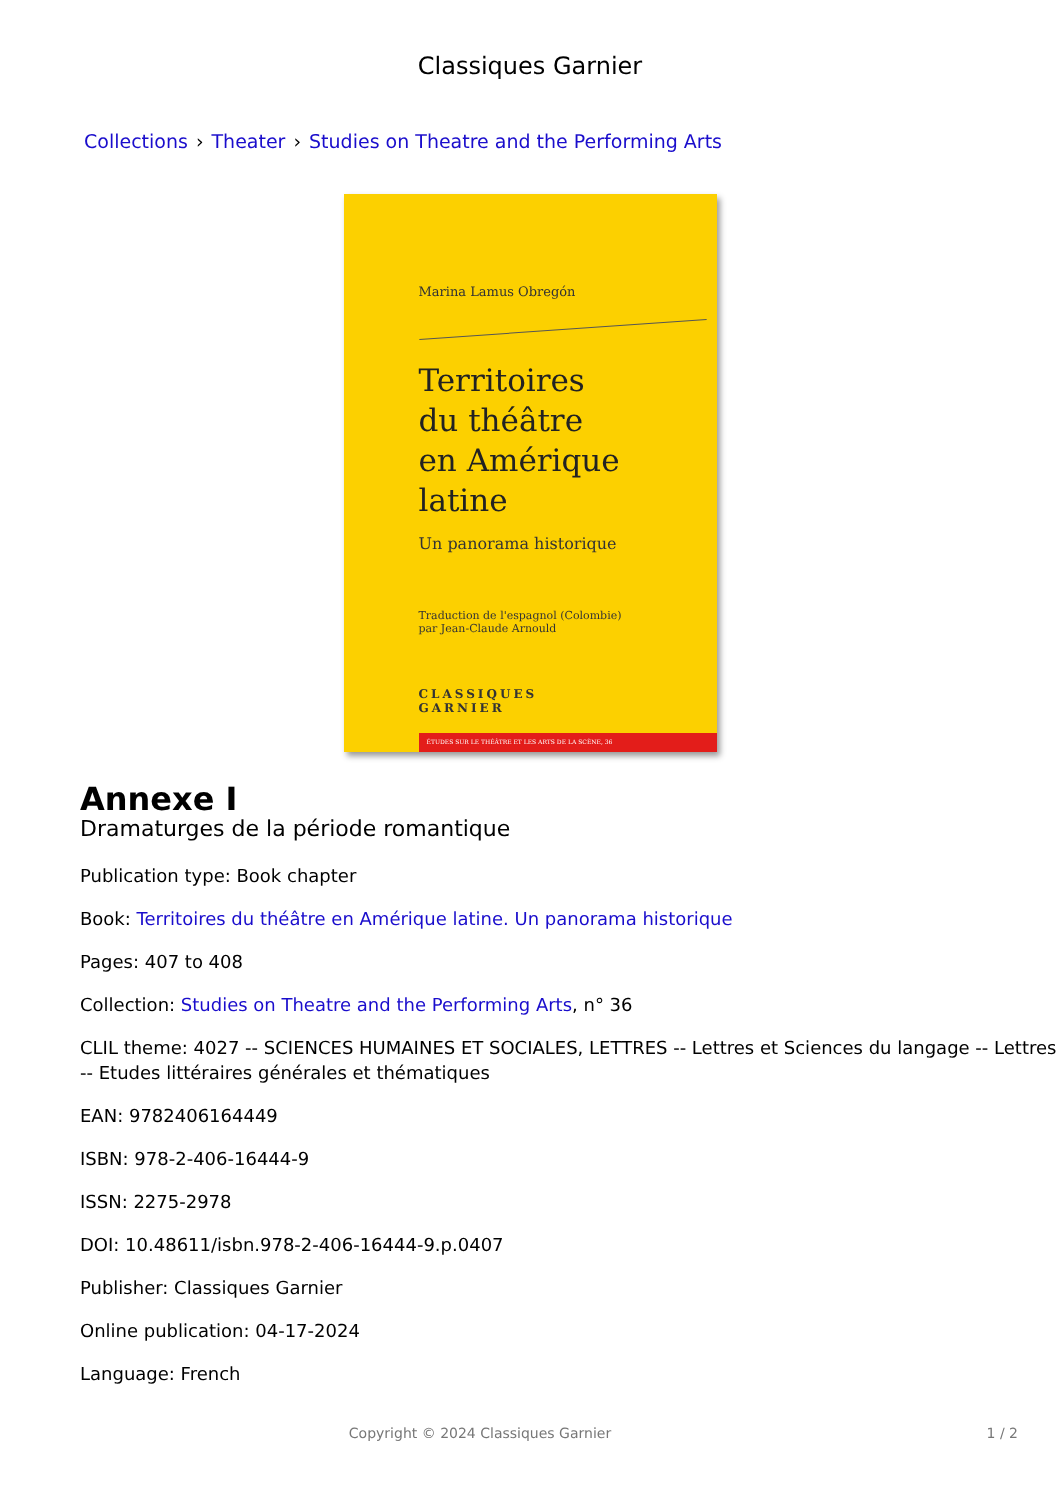Classiques Garnier
Collections › Theater › Studies on Theatre and the Performing Arts
Marina Lamus Obregón
Territoires
du théâtre
en Amérique latine
Un panorama historique
Traduction de l'espagnol (Colombie)
par Jean-Claude Arnould
CLASSIQUES
GARNIER
ÉTUDES SUR LE THÉÂTRE ET LES ARTS DE LA SCÈNE, 36
Annexe I
Dramaturges de la période romantique
Publication type: Book chapter
Book: Territoires du théâtre en Amérique latine. Un panorama historique
Pages: 407 to 408
Collection: Studies on Theatre and the Performing Arts, n° 36
CLIL theme: 4027 -- SCIENCES HUMAINES ET SOCIALES, LETTRES -- Lettres et Sciences du langage -- Lettres -- Etudes littéraires générales et thématiques
EAN: 9782406164449
ISBN: 978-2-406-16444-9
ISSN: 2275-2978
DOI: 10.48611/isbn.978-2-406-16444-9.p.0407
Publisher: Classiques Garnier
Online publication: 04-17-2024
Language: French
Copyright © 2024 Classiques Garnier 1 / 2